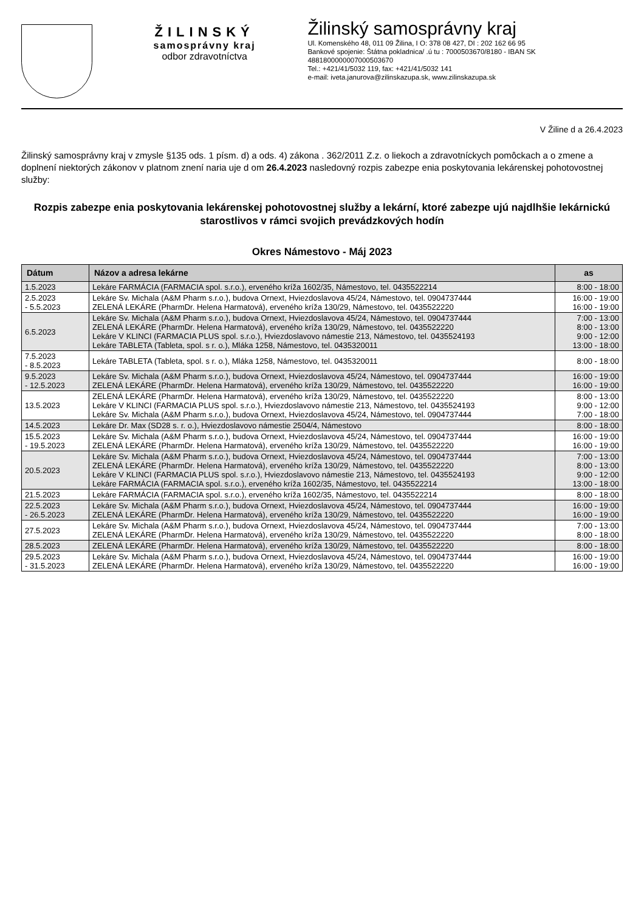ŽILINSKÝ
samosprávny kraj
odbor zdravotníctva
Žilinský samosprávny kraj
Ul. Komenského 48, 011 09 Žilina, I O: 378 08 427, DI : 202 162 66 95
Bankové spojenie: Štátna pokladnica/ .ú tu : 7000503670/8180 - IBAN SK 4881800000007000503670
Tel.: +421/41/5032 119, fax: +421/41/5032 141
e-mail: iveta.janurova@zilinskazupa.sk, www.zilinskazupa.sk
V Žiline d a 26.4.2023
Žilinský samosprávny kraj v zmysle §135 ods. 1 písm. d) a ods. 4) zákona . 362/2011 Z.z. o liekoch a zdravotníckych pomôckach a o zmene a doplnení niektorých zákonov v platnom znení naria uje d om 26.4.2023 nasledovný rozpis zabezpe enia poskytovania lekárenskej pohotovostnej služby:
Rozpis zabezpe enia poskytovania lekárenskej pohotovostnej služby a lekární, ktoré zabezpe ujú najdlhšie lekárnickú starostlivos v rámci svojich prevádzkových hodín
Okres Námestovo - Máj 2023
| Dátum | Názov a adresa lekárne | as |
| --- | --- | --- |
| 1.5.2023 | Lekáre FARMÁCIA (FARMACIA spol. s.r.o.), erveného kríža 1602/35, Námestovo, tel. 0435522214 | 8:00 - 18:00 |
| 2.5.2023 - 5.5.2023 | Lekáre Sv. Michala (A&M Pharm s.r.o.), budova Ornext, Hviezdoslavova 45/24, Námestovo, tel. 0904737444 ZELENÁ LEKÁRE (PharmDr. Helena Harmatová), erveného kríža 130/29, Námestovo, tel. 0435522220 | 16:00 - 19:00 16:00 - 19:00 |
| 6.5.2023 | Lekáre Sv. Michala (A&M Pharm s.r.o.), budova Ornext, Hviezdoslavova 45/24, Námestovo, tel. 0904737444 ZELENÁ LEKÁRE (PharmDr. Helena Harmatová), erveného kríža 130/29, Námestovo, tel. 0435522220 Lekáre V KLINCI (FARMACIA PLUS spol. s.r.o.), Hviezdoslavovo námestie 213, Námestovo, tel. 0435524193 Lekáre TABLETA (Tableta, spol. s r. o.), Mláka 1258, Námestovo, tel. 0435320011 | 7:00 - 13:00 8:00 - 13:00 9:00 - 12:00 13:00 - 18:00 |
| 7.5.2023 - 8.5.2023 | Lekáre TABLETA (Tableta, spol. s r. o.), Mláka 1258, Námestovo, tel. 0435320011 | 8:00 - 18:00 |
| 9.5.2023 - 12.5.2023 | Lekáre Sv. Michala (A&M Pharm s.r.o.), budova Ornext, Hviezdoslavova 45/24, Námestovo, tel. 0904737444 ZELENÁ LEKÁRE (PharmDr. Helena Harmatová), erveného kríža 130/29, Námestovo, tel. 0435522220 | 16:00 - 19:00 16:00 - 19:00 |
| 13.5.2023 | ZELENÁ LEKÁRE (PharmDr. Helena Harmatová), erveného kríža 130/29, Námestovo, tel. 0435522220 Lekáre V KLINCI (FARMACIA PLUS spol. s.r.o.), Hviezdoslavovo námestie 213, Námestovo, tel. 0435524193 Lekáre Sv. Michala (A&M Pharm s.r.o.), budova Ornext, Hviezdoslavova 45/24, Námestovo, tel. 0904737444 | 8:00 - 13:00 9:00 - 12:00 7:00 - 18:00 |
| 14.5.2023 | Lekáre Dr. Max (SD28 s. r. o.), Hviezdoslavovo námestie 2504/4, Námestovo | 8:00 - 18:00 |
| 15.5.2023 - 19.5.2023 | Lekáre Sv. Michala (A&M Pharm s.r.o.), budova Ornext, Hviezdoslavova 45/24, Námestovo, tel. 0904737444 ZELENÁ LEKÁRE (PharmDr. Helena Harmatová), erveného kríža 130/29, Námestovo, tel. 0435522220 | 16:00 - 19:00 16:00 - 19:00 |
| 20.5.2023 | Lekáre Sv. Michala (A&M Pharm s.r.o.), budova Ornext, Hviezdoslavova 45/24, Námestovo, tel. 0904737444 ZELENÁ LEKÁRE (PharmDr. Helena Harmatová), erveného kríža 130/29, Námestovo, tel. 0435522220 Lekáre V KLINCI (FARMACIA PLUS spol. s.r.o.), Hviezdoslavovo námestie 213, Námestovo, tel. 0435524193 Lekáre FARMÁCIA (FARMACIA spol. s.r.o.), erveného kríža 1602/35, Námestovo, tel. 0435522214 | 7:00 - 13:00 8:00 - 13:00 9:00 - 12:00 13:00 - 18:00 |
| 21.5.2023 | Lekáre FARMÁCIA (FARMACIA spol. s.r.o.), erveného kríža 1602/35, Námestovo, tel. 0435522214 | 8:00 - 18:00 |
| 22.5.2023 - 26.5.2023 | Lekáre Sv. Michala (A&M Pharm s.r.o.), budova Ornext, Hviezdoslavova 45/24, Námestovo, tel. 0904737444 ZELENÁ LEKÁRE (PharmDr. Helena Harmatová), erveného kríža 130/29, Námestovo, tel. 0435522220 | 16:00 - 19:00 16:00 - 19:00 |
| 27.5.2023 | Lekáre Sv. Michala (A&M Pharm s.r.o.), budova Ornext, Hviezdoslavova 45/24, Námestovo, tel. 0904737444 ZELENÁ LEKÁRE (PharmDr. Helena Harmatová), erveného kríža 130/29, Námestovo, tel. 0435522220 | 7:00 - 13:00 8:00 - 18:00 |
| 28.5.2023 | ZELENÁ LEKÁRE (PharmDr. Helena Harmatová), erveného kríža 130/29, Námestovo, tel. 0435522220 | 8:00 - 18:00 |
| 29.5.2023 - 31.5.2023 | Lekáre Sv. Michala (A&M Pharm s.r.o.), budova Ornext, Hviezdoslavova 45/24, Námestovo, tel. 0904737444 ZELENÁ LEKÁRE (PharmDr. Helena Harmatová), erveného kríža 130/29, Námestovo, tel. 0435522220 | 16:00 - 19:00 16:00 - 19:00 |